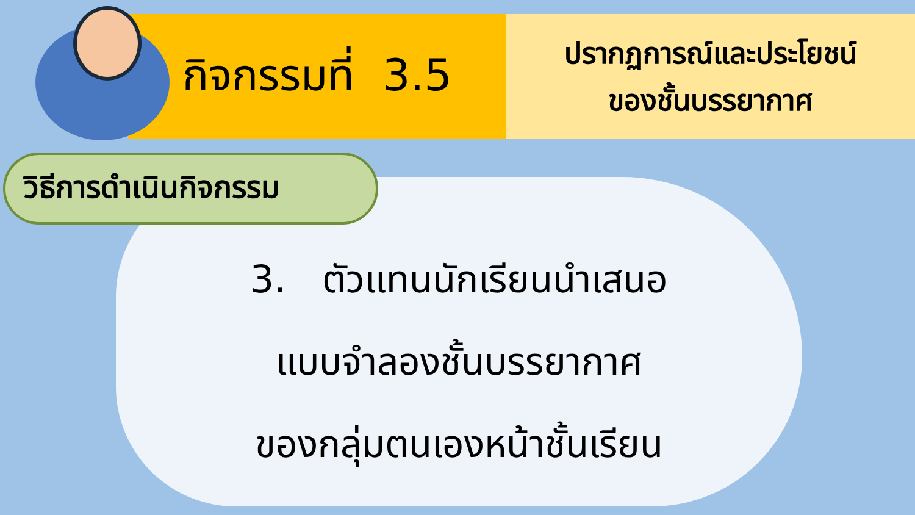กิจกรรมที่ 3.5
ปรากฏการณ์และประโยชน์
ของชั้นบรรยากาศ
วิธีการดำเนินกิจกรรม
3. ตัวแทนนักเรียนนำเสนอ
แบบจำลองชั้นบรรยากาศ
ของกลุ่มตนเองหน้าชั้นเรียน